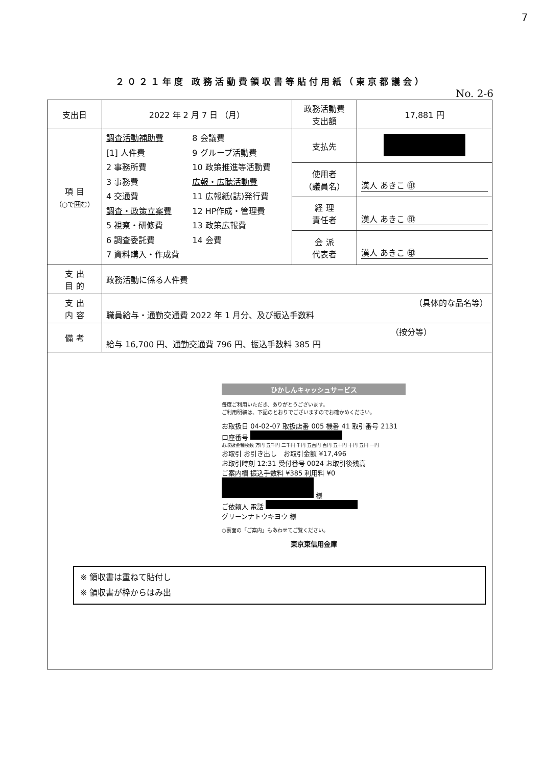7
２０２１年度 政務活動費領収書等貼付用紙（東京都議会）
No. 2-6
| 支出日 | 2022 年 2 月 7 日 （月） | 政務活動費 支出額 | 17,881 円 |
| 項 目 （○で囲む） | 調査活動補助費 [1] 人件費 2 事務所費 3 事務費 4 交通費 調査・政策立案費 5 視察・研修費 6 調査委託費 7 資料購入・作成費 8 会議費 9 グループ活動費 10 政策推進等活動費 広報・広聴活動費 11 広報紙(誌)発行費 12 HP作成・管理費 13 政策広報費 14 会費 | 支払先 | |
| | | 使用者 （議員名） | 漢人 あきこ ㊞ |
| | | 経 理 責任者 | 漢人 あきこ ㊞ |
| | | 会 派 代表者 | 漢人 あきこ ㊞ |
| 支 出 目 的 | 政務活動に係る人件費 | | |
| 支 出 内 容 | （具体的な品名等） 職員給与・通勤交通費 2022 年 1 月分、及び振込手数料 | | |
| 備 考 | （按分等） 給与 16,700 円、通勤交通費 796 円、振込手数料 385 円 | | |
| ひかしんキャッシュサービス 毎度ご利用いただき、ありがとうございます。 ご利用明細は、下記のとおりでございますのでお確かめください。 お取扱日 04-02-07 取扱店番 005 機番 41 取引番号 2131 口座番号 お取扱金種枚数 万円 五千円 二千円 千円 五百円 百円 五十円 十円 五円 一円 お取引 お引き出し お取引金額 ¥17,496 お取引時刻 12:31 受付番号 0024 お取引後残高 ご案内欄 振込手数料 ¥385 利用料 ¥0 様 ご依頼人 電話 グリーンナトウキヨウ 様 ○裏面の「ご案内」もあわせてご覧ください。 東京東信用金庫 ※ 領収書は重ねて貼付し ※ 領収書が枠からはみ出 | | | |